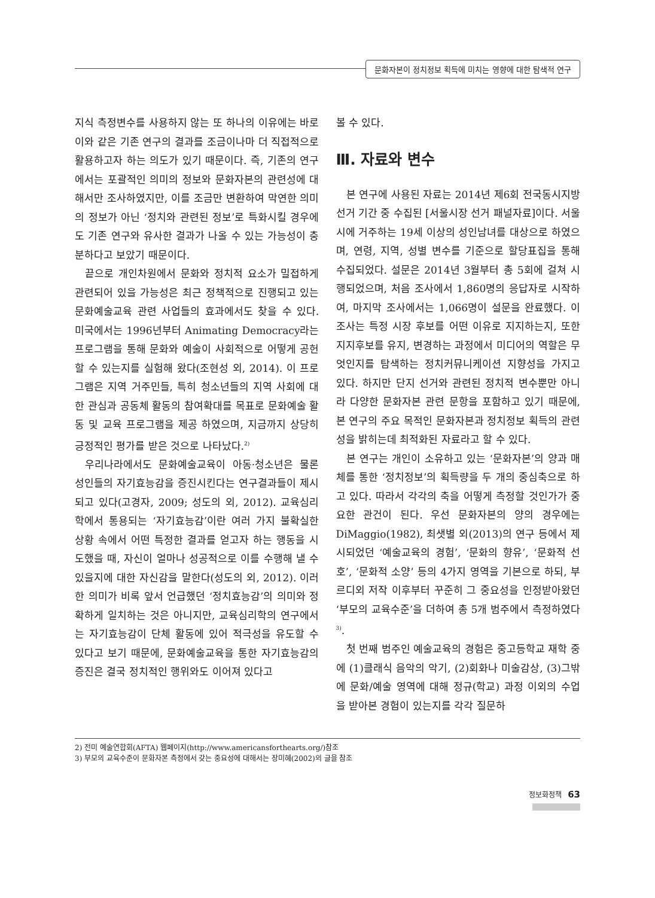문화자본이 정치정보 획득에 미치는 영향에 대한 탐색적 연구
지식 측정변수를 사용하지 않는 또 하나의 이유에는 바로 이와 같은 기존 연구의 결과를 조금이나마 더 직접적으로 활용하고자 하는 의도가 있기 때문이다. 즉, 기존의 연구에서는 포괄적인 의미의 정보와 문화자본의 관련성에 대해서만 조사하였지만, 이를 조금만 변환하여 막연한 의미의 정보가 아닌 ‘정치와 관련된 정보’로 특화시킬 경우에도 기존 연구와 유사한 결과가 나올 수 있는 가능성이 충분하다고 보았기 때문이다.
끝으로 개인차원에서 문화와 정치적 요소가 밀접하게 관련되어 있을 가능성은 최근 정책적으로 진행되고 있는 문화예술교육 관련 사업들의 효과에서도 찾을 수 있다. 미국에서는 1996년부터 Animating Democracy라는 프로그램을 통해 문화와 예술이 사회적으로 어떻게 공헌할 수 있는지를 실험해 왔다(조현성 외, 2014). 이 프로그램은 지역 거주민들, 특히 청소년들의 지역 사회에 대한 관심과 공동체 활동의 참여확대를 목표로 문화예술 활동 및 교육 프로그램을 제공 하였으며, 지금까지 상당히 긍정적인 평가를 받은 것으로 나타났다.<sup>2)</sup>
우리나라에서도 문화예술교육이 아동·청소년은 물론 성인들의 자기효능감을 증진시킨다는 연구결과들이 제시되고 있다(고경자, 2009; 성도의 외, 2012). 교육심리학에서 통용되는 ‘자기효능감’이란 여러 가지 불확실한 상황 속에서 어떤 특정한 결과를 얻고자 하는 행동을 시도했을 때, 자신이 얼마나 성공적으로 이를 수행해 낼 수 있을지에 대한 자신감을 말한다(성도의 외, 2012). 이러한 의미가 비록 앞서 언급했던 ‘정치효능감’의 의미와 정확하게 일치하는 것은 아니지만, 교육심리학의 연구에서는 자기효능감이 단체 활동에 있어 적극성을 유도할 수 있다고 보기 때문에, 문화예술교육을 통한 자기효능감의 증진은 결국 정치적인 행위와도 이어져 있다고
볼 수 있다.
Ⅲ. 자료와 변수
본 연구에 사용된 자료는 2014년 제6회 전국동시지방선거 기간 중 수집된 [서울시장 선거 패널자료]이다. 서울시에 거주하는 19세 이상의 성인남녀를 대상으로 하였으며, 연령, 지역, 성별 변수를 기준으로 할당표집을 통해 수집되었다. 설문은 2014년 3월부터 총 5회에 걸쳐 시행되었으며, 처음 조사에서 1,860명의 응답자로 시작하여, 마지막 조사에서는 1,066명이 설문을 완료했다. 이 조사는 특정 시장 후보를 어떤 이유로 지지하는지, 또한 지지후보를 유지, 변경하는 과정에서 미디어의 역할은 무엇인지를 탐색하는 정치커뮤니케이션 지향성을 가지고 있다. 하지만 단지 선거와 관련된 정치적 변수뿐만 아니라 다양한 문화자본 관련 문항을 포함하고 있기 때문에, 본 연구의 주요 목적인 문화자본과 정치정보 획득의 관련성을 밝히는데 최적화된 자료라고 할 수 있다.
본 연구는 개인이 소유하고 있는 ‘문화자본’의 양과 매체를 통한 ‘정치정보’의 획득량을 두 개의 중심축으로 하고 있다. 따라서 각각의 축을 어떻게 측정할 것인가가 중요한 관건이 된다. 우선 문화자본의 양의 경우에는 DiMaggio(1982), 최샛별 외(2013)의 연구 등에서 제시되었던 ‘예술교육의 경험’, ‘문화의 향유’, ‘문화적 선호’, ‘문화적 소양’ 등의 4가지 영역을 기본으로 하되, 부르디외 저작 이후부터 꾸준히 그 중요성을 인정받아왔던 ‘부모의 교육수준’을 더하여 총 5개 범주에서 측정하였다<sup>3)</sup>.
첫 번째 범주인 예술교육의 경험은 중고등학교 재학 중에 (1)클래식 음악의 악기, (2)회화나 미술감상, (3)그밖에 문화/예술 영역에 대해 정규(학교) 과정 이외의 수업을 받아본 경험이 있는지를 각각 질문하
2) 전미 예술연합회(AFTA) 웹페이지(http://www.americansforthearts.org/)참조
3) 부모의 교육수준이 문화자본 측정에서 갖는 중요성에 대해서는 장미혜(2002)의 글을 참조
정보화정책 63